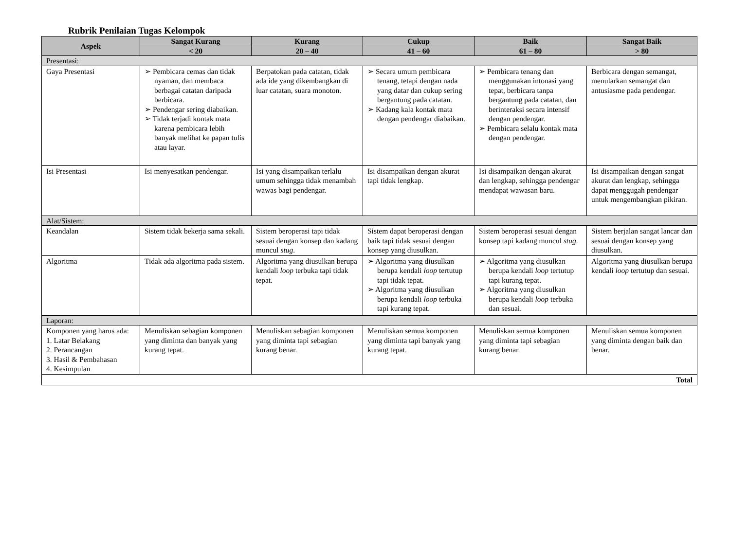Rubrik Penilaian Tugas Kelompok
| Aspek | Sangat Kurang | Kurang | Cukup | Baik | Sangat Baik |
| --- | --- | --- | --- | --- | --- |
| | < 20 | 20 – 40 | 41 – 60 | 61 – 80 | > 80 |
| Presentasi: | | | | | |
| Gaya Presentasi | ➢ Pembicara cemas dan tidak nyaman, dan membaca berbagai catatan daripada berbicara. ➢ Pendengar sering diabaikan. ➢ Tidak terjadi kontak mata karena pembicara lebih banyak melihat ke papan tulis atau layar. | Berpatokan pada catatan, tidak ada ide yang dikembangkan di luar catatan, suara monoton. | ➢ Secara umum pembicara tenang, tetapi dengan nada yang datar dan cukup sering bergantung pada catatan. ➢ Kadang kala kontak mata dengan pendengar diabaikan. | ➢ Pembicara tenang dan menggunakan intonasi yang tepat, berbicara tanpa bergantung pada catatan, dan berinteraksi secara intensif dengan pendengar. ➢ Pembicara selalu kontak mata dengan pendengar. | Berbicara dengan semangat, menularkan semangat dan antusiasme pada pendengar. |
| Isi Presentasi | Isi menyesatkan pendengar. | Isi yang disampaikan terlalu umum sehingga tidak menambah wawas bagi pendengar. | Isi disampaikan dengan akurat tapi tidak lengkap. | Isi disampaikan dengan akurat dan lengkap, sehingga pendengar mendapat wawasan baru. | Isi disampaikan dengan sangat akurat dan lengkap, sehingga dapat menggugah pendengar untuk mengembangkan pikiran. |
| Alat/Sistem: | | | | | |
| Keandalan | Sistem tidak bekerja sama sekali. | Sistem beroperasi tapi tidak sesuai dengan konsep dan kadang muncul stug . | Sistem dapat beroperasi dengan baik tapi tidak sesuai dengan konsep yang diusulkan. | Sistem beroperasi sesuai dengan konsep tapi kadang muncul stug . | Sistem berjalan sangat lancar dan sesuai dengan konsep yang diusulkan. |
| Algoritma | Tidak ada algoritma pada sistem. | Algoritma yang diusulkan berupa kendali loop terbuka tapi tidak tepat. | ➢ Algoritma yang diusulkan berupa kendali loop tertutup tapi tidak tepat. ➢ Algoritma yang diusulkan berupa kendali loop terbuka tapi kurang tepat. | ➢ Algoritma yang diusulkan berupa kendali loop tertutup tapi kurang tepat. ➢ Algoritma yang diusulkan berupa kendali loop terbuka dan sesuai. | Algoritma yang diusulkan berupa kendali loop tertutup dan sesuai. |
| Laporan: | | | | | |
| Komponen yang harus ada: 1. Latar Belakang 2. Perancangan 3. Hasil & Pembahasan 4. Kesimpulan | Menuliskan sebagian komponen yang diminta dan banyak yang kurang tepat. | Menuliskan sebagian komponen yang diminta tapi sebagian kurang benar. | Menuliskan semua komponen yang diminta tapi banyak yang kurang tepat. | Menuliskan semua komponen yang diminta tapi sebagian kurang benar. | Menuliskan semua komponen yang diminta dengan baik dan benar. |
| Total | | | | | |